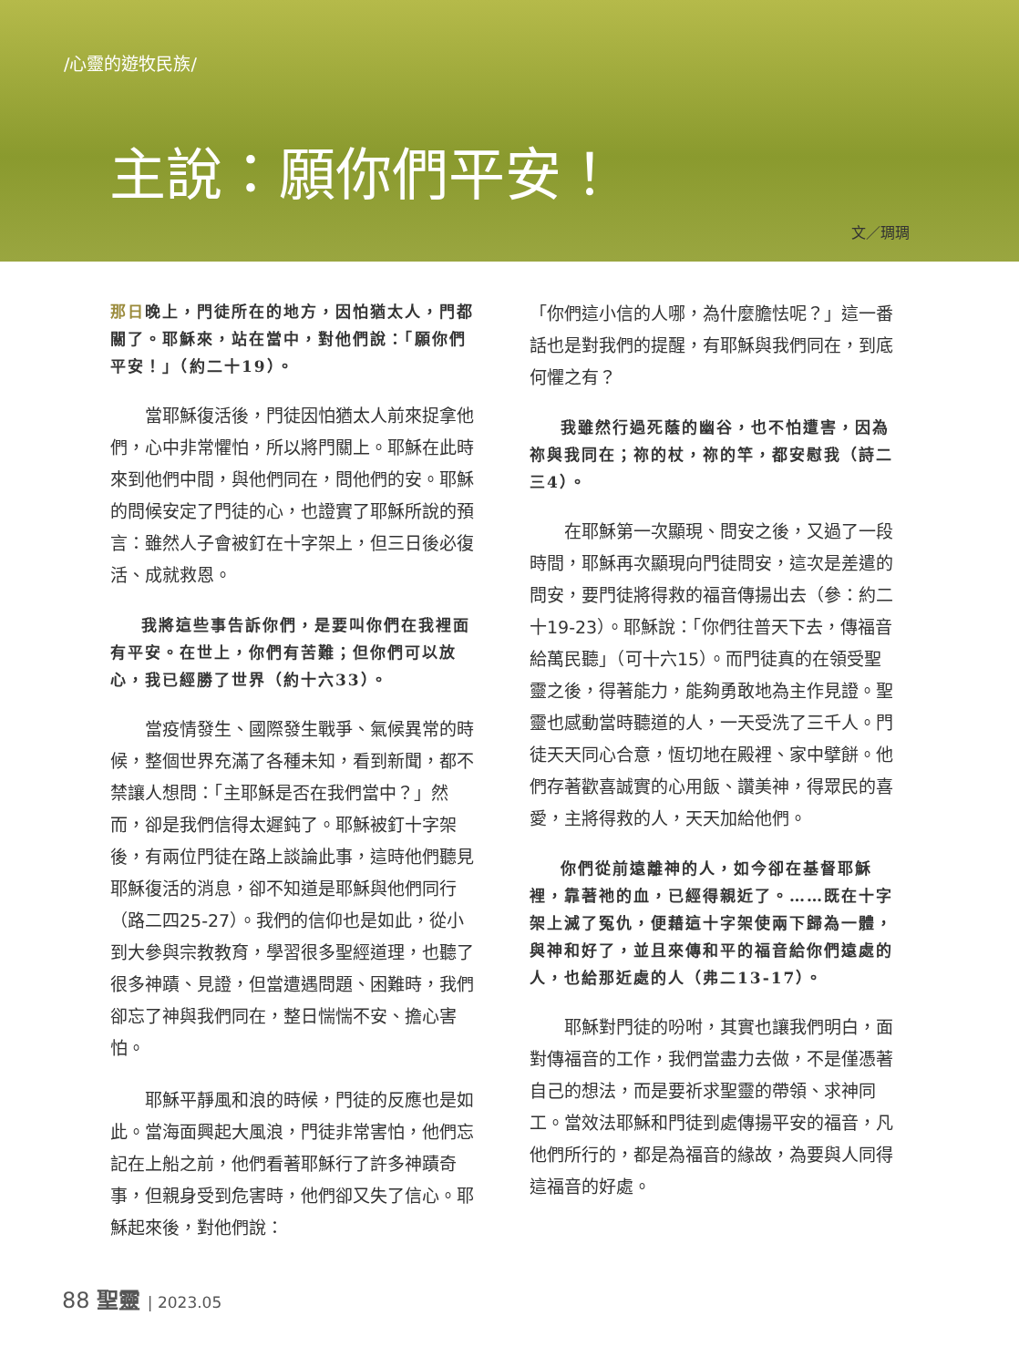/心靈的遊牧民族/
主說：願你們平安！
文／琱琱
那日晚上，門徒所在的地方，因怕猶太人，門都關了。耶穌來，站在當中，對他們說：「願你們平安！」（約二十19）。
當耶穌復活後，門徒因怕猶太人前來捉拿他們，心中非常懼怕，所以將門關上。耶穌在此時來到他們中間，與他們同在，問他們的安。耶穌的問候安定了門徒的心，也證實了耶穌所說的預言：雖然人子會被釘在十字架上，但三日後必復活、成就救恩。
我將這些事告訴你們，是要叫你們在我裡面有平安。在世上，你們有苦難；但你們可以放心，我已經勝了世界（約十六33）。
當疫情發生、國際發生戰爭、氣候異常的時候，整個世界充滿了各種未知，看到新聞，都不禁讓人想問：「主耶穌是否在我們當中？」然而，卻是我們信得太遲鈍了。耶穌被釘十字架後，有兩位門徒在路上談論此事，這時他們聽見耶穌復活的消息，卻不知道是耶穌與他們同行（路二四25-27）。我們的信仰也是如此，從小到大參與宗教教育，學習很多聖經道理，也聽了很多神蹟、見證，但當遭遇問題、困難時，我們卻忘了神與我們同在，整日惴惴不安、擔心害怕。
耶穌平靜風和浪的時候，門徒的反應也是如此。當海面興起大風浪，門徒非常害怕，他們忘記在上船之前，他們看著耶穌行了許多神蹟奇事，但親身受到危害時，他們卻又失了信心。耶穌起來後，對他們說：
「你們這小信的人哪，為什麼膽怯呢？」這一番話也是對我們的提醒，有耶穌與我們同在，到底何懼之有？
我雖然行過死蔭的幽谷，也不怕遭害，因為祢與我同在；祢的杖，祢的竿，都安慰我（詩二三4）。
在耶穌第一次顯現、問安之後，又過了一段時間，耶穌再次顯現向門徒問安，這次是差遣的問安，要門徒將得救的福音傳揚出去（參：約二十19-23）。耶穌說：「你們往普天下去，傳福音給萬民聽」（可十六15）。而門徒真的在領受聖靈之後，得著能力，能夠勇敢地為主作見證。聖靈也感動當時聽道的人，一天受洗了三千人。門徒天天同心合意，恆切地在殿裡、家中擘餅。他們存著歡喜誠實的心用飯、讚美神，得眾民的喜愛，主將得救的人，天天加給他們。
你們從前遠離神的人，如今卻在基督耶穌裡，靠著祂的血，已經得親近了。……既在十字架上滅了冤仇，便藉這十字架使兩下歸為一體，與神和好了，並且來傳和平的福音給你們遠處的人，也給那近處的人（弗二13-17）。
耶穌對門徒的吩咐，其實也讓我們明白，面對傳福音的工作，我們當盡力去做，不是僅憑著自己的想法，而是要祈求聖靈的帶領、求神同工。當效法耶穌和門徒到處傳揚平安的福音，凡他們所行的，都是為福音的緣故，為要與人同得這福音的好處。
88 聖靈 | 2023.05